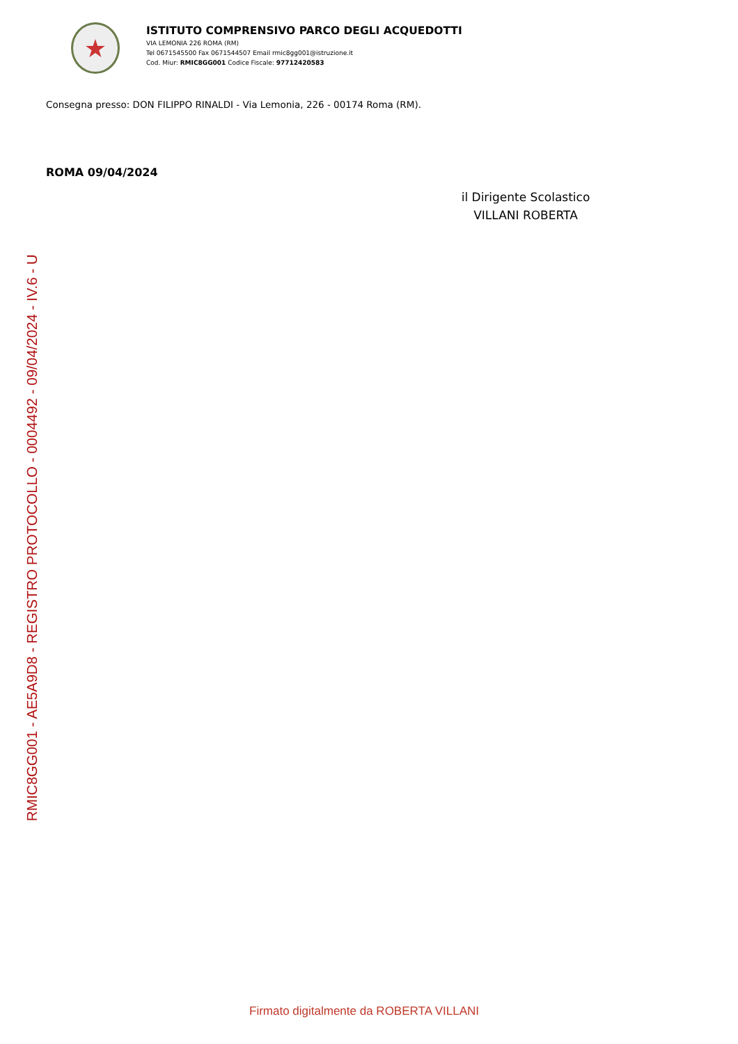★
ISTITUTO COMPRENSIVO PARCO DEGLI ACQUEDOTTI
VIA LEMONIA 226 ROMA (RM)
Tel 0671545500 Fax 0671544507 Email rmic8gg001@istruzione.it
Cod. Miur: RMIC8GG001 Codice Fiscale: 97712420583
Consegna presso: DON FILIPPO RINALDI - Via Lemonia, 226 - 00174 Roma (RM).
ROMA 09/04/2024
il Dirigente Scolastico
VILLANI ROBERTA
RMIC8GG001 - AE5A9D8 - REGISTRO PROTOCOLLO - 0004492 - 09/04/2024 - IV.6 - U
Firmato digitalmente da ROBERTA VILLANI